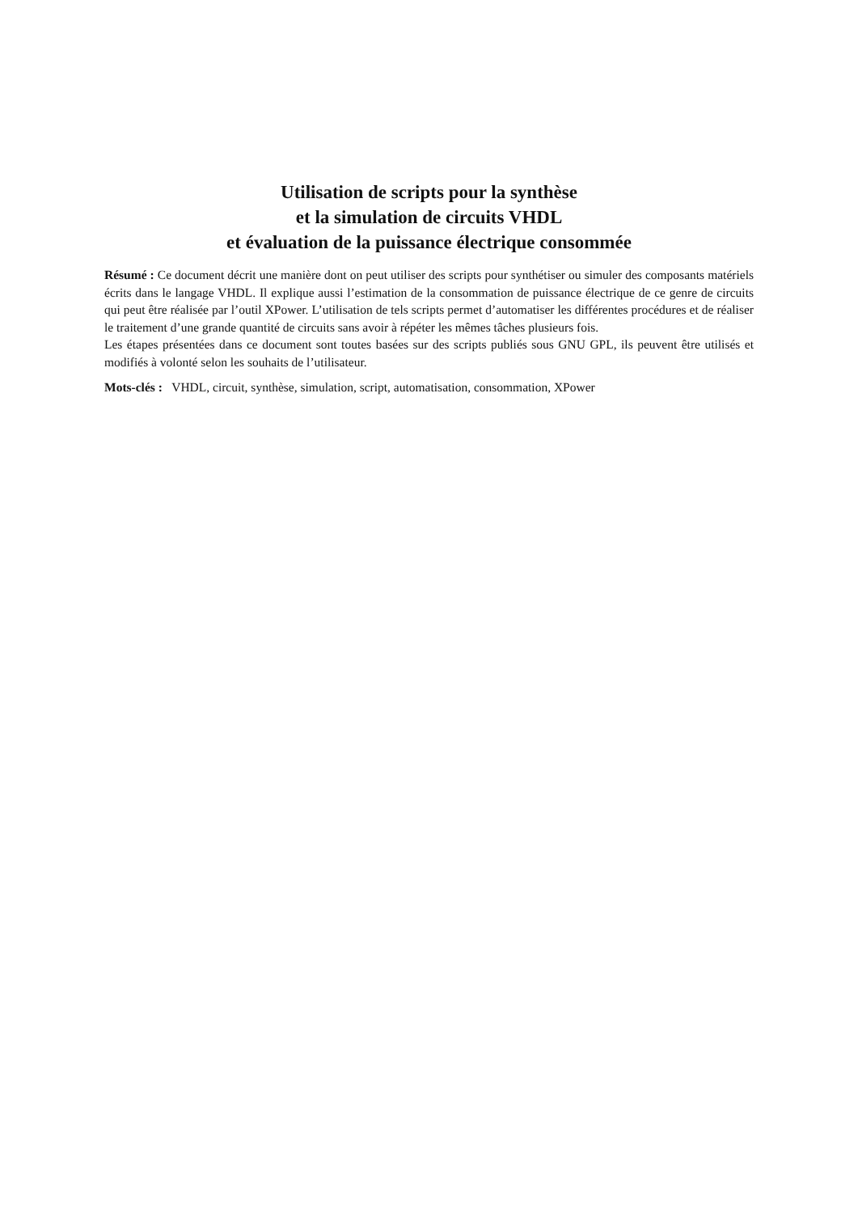Utilisation de scripts pour la synthèse
et la simulation de circuits VHDL
et évaluation de la puissance électrique consommée
Résumé : Ce document décrit une manière dont on peut utiliser des scripts pour synthétiser ou simuler des composants matériels écrits dans le langage VHDL. Il explique aussi l’estimation de la consommation de puissance électrique de ce genre de circuits qui peut être réalisée par l’outil XPower. L’utilisation de tels scripts permet d’automatiser les différentes procédures et de réaliser le traitement d’une grande quantité de circuits sans avoir à répéter les mêmes tâches plusieurs fois.
Les étapes présentées dans ce document sont toutes basées sur des scripts publiés sous GNU GPL, ils peuvent être utilisés et modifiés à volonté selon les souhaits de l’utilisateur.
Mots-clés : VHDL, circuit, synthèse, simulation, script, automatisation, consommation, XPower